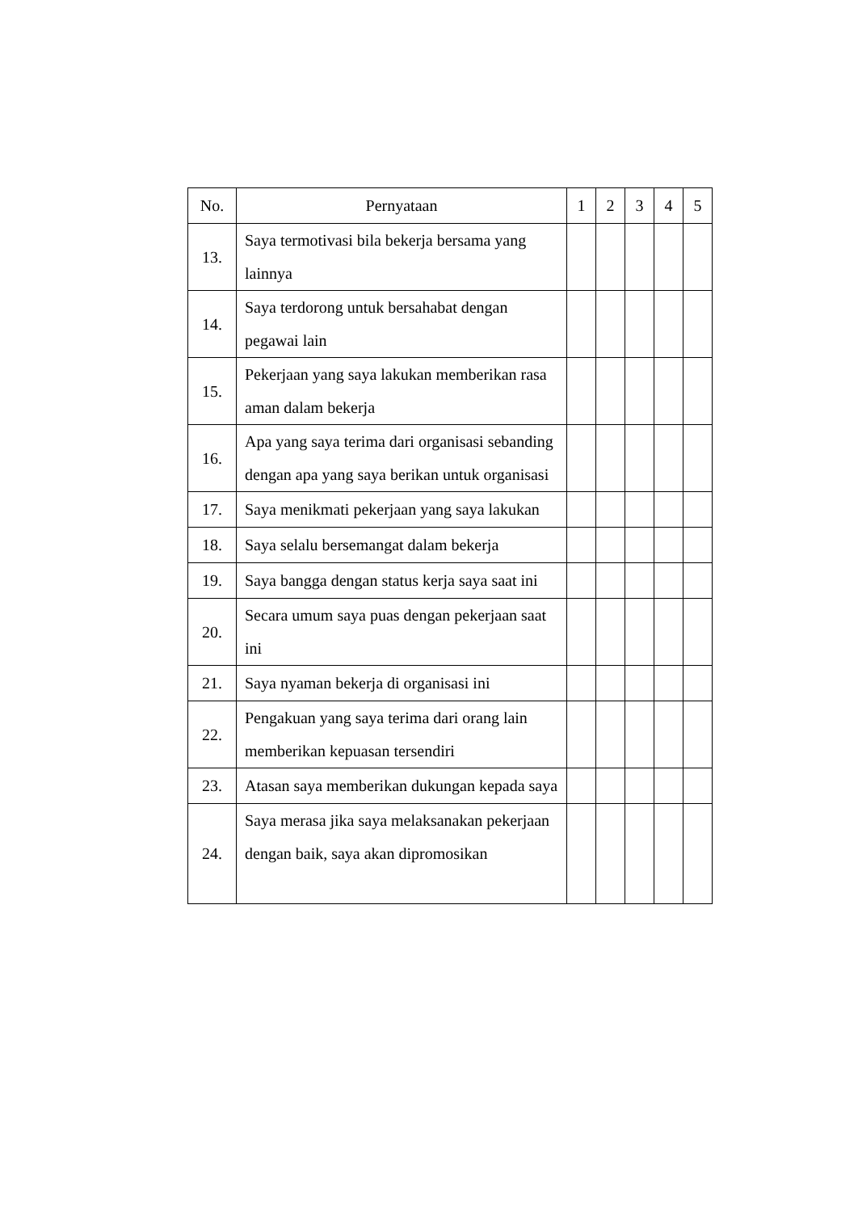| No. | Pernyataan | 1 | 2 | 3 | 4 | 5 |
| --- | --- | --- | --- | --- | --- | --- |
| 13. | Saya termotivasi bila bekerja bersama yang lainnya | | | | | |
| 14. | Saya terdorong untuk bersahabat dengan pegawai lain | | | | | |
| 15. | Pekerjaan yang saya lakukan memberikan rasa aman dalam bekerja | | | | | |
| 16. | Apa yang saya terima dari organisasi sebanding dengan apa yang saya berikan untuk organisasi | | | | | |
| 17. | Saya menikmati pekerjaan yang saya lakukan | | | | | |
| 18. | Saya selalu bersemangat dalam bekerja | | | | | |
| 19. | Saya bangga dengan status kerja saya saat ini | | | | | |
| 20. | Secara umum saya puas dengan pekerjaan saat ini | | | | | |
| 21. | Saya nyaman bekerja di organisasi ini | | | | | |
| 22. | Pengakuan yang saya terima dari orang lain memberikan kepuasan tersendiri | | | | | |
| 23. | Atasan saya memberikan dukungan kepada saya | | | | | |
| 24. | Saya merasa jika saya melaksanakan pekerjaan dengan baik, saya akan dipromosikan | | | | | |